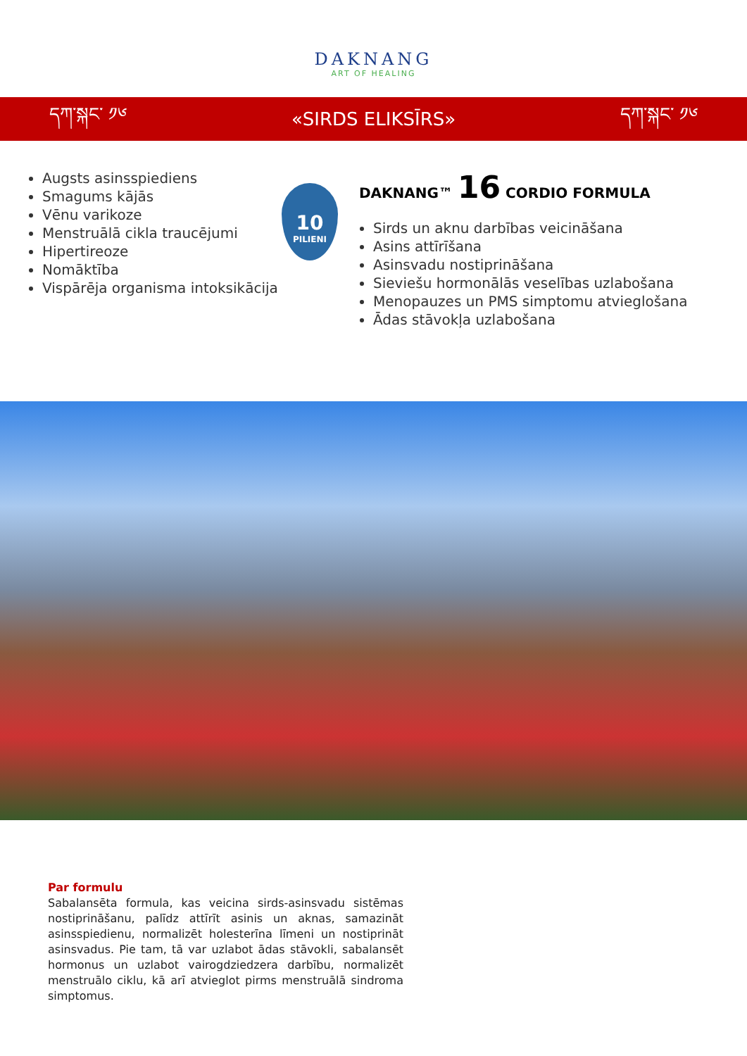DAKNANG
ART OF HEALING
དཀ་སྐང་ ༡༦ «SIRDS ELIKSĪRS» དཀ་སྐང་ ༡༦
Augsts asinsspiediens
Smagums kājās
Vēnu varikoze
Menstruālā cikla traucējumi
Hipertireoze
Nomāktība
Vispārēja organisma intoksikācija
10
PILIENI
DAKNANG™ 16 CORDIO FORMULA
Sirds un aknu darbības veicināšana
Asins attīrīšana
Asinsvadu nostiprināšana
Sieviešu hormonālās veselības uzlabošana
Menopauzes un PMS simptomu atvieglošana
Ādas stāvokļa uzlabošana
Par formulu
Sabalansēta formula, kas veicina sirds-asinsvadu sistēmas nostiprināšanu, palīdz attīrīt asinis un aknas, samazināt asinsspiedienu, normalizēt holesterīna līmeni un nostiprināt asinsvadus. Pie tam, tā var uzlabot ādas stāvokli, sabalansēt hormonus un uzlabot vairogdziedzera darbību, normalizēt menstruālo ciklu, kā arī atvieglot pirms menstruālā sindroma simptomus.